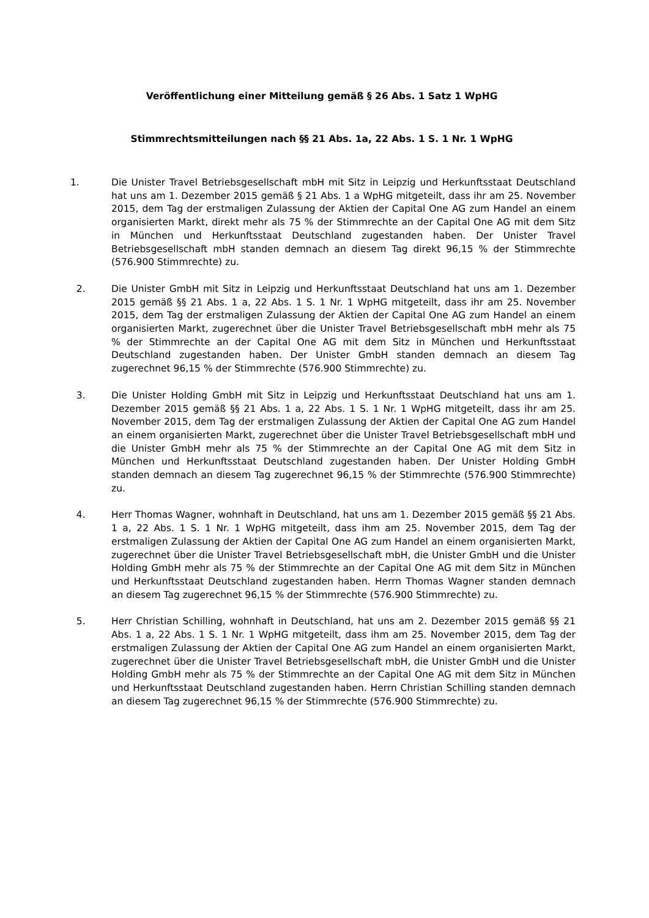Veröffentlichung einer Mitteilung gemäß § 26 Abs. 1 Satz 1 WpHG
Stimmrechtsmitteilungen nach §§ 21 Abs. 1a, 22 Abs. 1 S. 1 Nr. 1 WpHG
1. Die Unister Travel Betriebsgesellschaft mbH mit Sitz in Leipzig und Herkunftsstaat Deutschland hat uns am 1. Dezember 2015 gemäß § 21 Abs. 1 a WpHG mitgeteilt, dass ihr am 25. November 2015, dem Tag der erstmaligen Zulassung der Aktien der Capital One AG zum Handel an einem organisierten Markt, direkt mehr als 75 % der Stimmrechte an der Capital One AG mit dem Sitz in München und Herkunftsstaat Deutschland zugestanden haben. Der Unister Travel Betriebsgesellschaft mbH standen demnach an diesem Tag direkt 96,15 % der Stimmrechte (576.900 Stimmrechte) zu.
2. Die Unister GmbH mit Sitz in Leipzig und Herkunftsstaat Deutschland hat uns am 1. Dezember 2015 gemäß §§ 21 Abs. 1 a, 22 Abs. 1 S. 1 Nr. 1 WpHG mitgeteilt, dass ihr am 25. November 2015, dem Tag der erstmaligen Zulassung der Aktien der Capital One AG zum Handel an einem organisierten Markt, zugerechnet über die Unister Travel Betriebsgesellschaft mbH mehr als 75 % der Stimmrechte an der Capital One AG mit dem Sitz in München und Herkunftsstaat Deutschland zugestanden haben. Der Unister GmbH standen demnach an diesem Tag zugerechnet 96,15 % der Stimmrechte (576.900 Stimmrechte) zu.
3. Die Unister Holding GmbH mit Sitz in Leipzig und Herkunftsstaat Deutschland hat uns am 1. Dezember 2015 gemäß §§ 21 Abs. 1 a, 22 Abs. 1 S. 1 Nr. 1 WpHG mitgeteilt, dass ihr am 25. November 2015, dem Tag der erstmaligen Zulassung der Aktien der Capital One AG zum Handel an einem organisierten Markt, zugerechnet über die Unister Travel Betriebsgesellschaft mbH und die Unister GmbH mehr als 75 % der Stimmrechte an der Capital One AG mit dem Sitz in München und Herkunftsstaat Deutschland zugestanden haben. Der Unister Holding GmbH standen demnach an diesem Tag zugerechnet 96,15 % der Stimmrechte (576.900 Stimmrechte) zu.
4. Herr Thomas Wagner, wohnhaft in Deutschland, hat uns am 1. Dezember 2015 gemäß §§ 21 Abs. 1 a, 22 Abs. 1 S. 1 Nr. 1 WpHG mitgeteilt, dass ihm am 25. November 2015, dem Tag der erstmaligen Zulassung der Aktien der Capital One AG zum Handel an einem organisierten Markt, zugerechnet über die Unister Travel Betriebsgesellschaft mbH, die Unister GmbH und die Unister Holding GmbH mehr als 75 % der Stimmrechte an der Capital One AG mit dem Sitz in München und Herkunftsstaat Deutschland zugestanden haben. Herrn Thomas Wagner standen demnach an diesem Tag zugerechnet 96,15 % der Stimmrechte (576.900 Stimmrechte) zu.
5. Herr Christian Schilling, wohnhaft in Deutschland, hat uns am 2. Dezember 2015 gemäß §§ 21 Abs. 1 a, 22 Abs. 1 S. 1 Nr. 1 WpHG mitgeteilt, dass ihm am 25. November 2015, dem Tag der erstmaligen Zulassung der Aktien der Capital One AG zum Handel an einem organisierten Markt, zugerechnet über die Unister Travel Betriebsgesellschaft mbH, die Unister GmbH und die Unister Holding GmbH mehr als 75 % der Stimmrechte an der Capital One AG mit dem Sitz in München und Herkunftsstaat Deutschland zugestanden haben. Herrn Christian Schilling standen demnach an diesem Tag zugerechnet 96,15 % der Stimmrechte (576.900 Stimmrechte) zu.